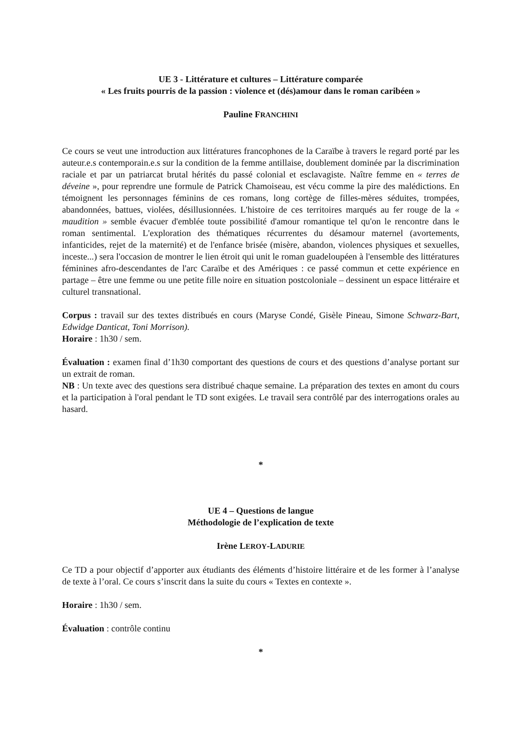UE 3 - Littérature et cultures – Littérature comparée
« Les fruits pourris de la passion : violence et (dés)amour dans le roman caribéen »
Pauline FRANCHINI
Ce cours se veut une introduction aux littératures francophones de la Caraïbe à travers le regard porté par les auteur.e.s contemporain.e.s sur la condition de la femme antillaise, doublement dominée par la discrimination raciale et par un patriarcat brutal hérités du passé colonial et esclavagiste. Naître femme en « terres de déveine », pour reprendre une formule de Patrick Chamoiseau, est vécu comme la pire des malédictions. En témoignent les personnages féminins de ces romans, long cortège de filles-mères séduites, trompées, abandonnées, battues, violées, désillusionnées. L'histoire de ces territoires marqués au fer rouge de la « maudition » semble évacuer d'emblée toute possibilité d'amour romantique tel qu'on le rencontre dans le roman sentimental. L'exploration des thématiques récurrentes du désamour maternel (avortements, infanticides, rejet de la maternité) et de l'enfance brisée (misère, abandon, violences physiques et sexuelles, inceste...) sera l'occasion de montrer le lien étroit qui unit le roman guadeloupéen à l'ensemble des littératures féminines afro-descendantes de l'arc Caraïbe et des Amériques : ce passé commun et cette expérience en partage – être une femme ou une petite fille noire en situation postcoloniale – dessinent un espace littéraire et culturel transnational.
Corpus : travail sur des textes distribués en cours (Maryse Condé, Gisèle Pineau, Simone Schwarz-Bart, Edwidge Danticat, Toni Morrison).
Horaire : 1h30 / sem.
Évaluation : examen final d’1h30 comportant des questions de cours et des questions d’analyse portant sur un extrait de roman.
NB : Un texte avec des questions sera distribué chaque semaine. La préparation des textes en amont du cours et la participation à l'oral pendant le TD sont exigées. Le travail sera contrôlé par des interrogations orales au hasard.
*
UE 4 – Questions de langue
Méthodologie de l’explication de texte
Irène LEROY-LADURIE
Ce TD a pour objectif d’apporter aux étudiants des éléments d’histoire littéraire et de les former à l’analyse de texte à l’oral. Ce cours s’inscrit dans la suite du cours « Textes en contexte ».
Horaire : 1h30 / sem.
Évaluation : contrôle continu
*